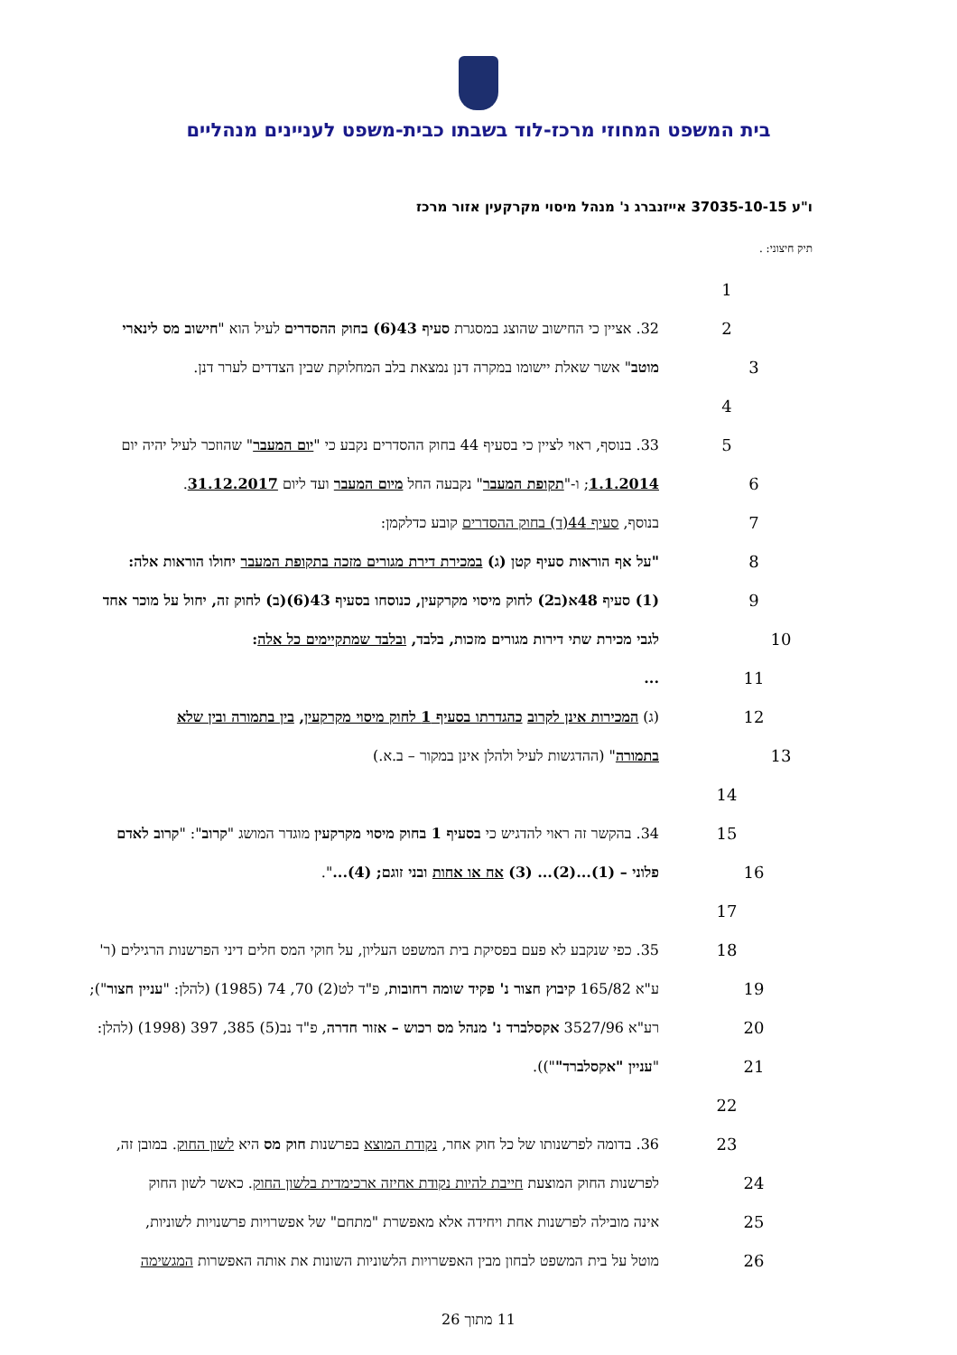בית המשפט המחוזי מרכז-לוד בשבתו כבית-משפט לעניינים מנהליים
ו"ע 37035-10-15 אייזנברג נ' מנהל מיסוי מקרקעין אזור מרכז
תיק חיצוני: .
1
2 32. אציין כי החישוב שהוצג במסגרת סעיף 43(6) בחוק ההסדרים לעיל הוא "חישוב מס לינארי
3 מוטב" אשר שאלת יישומו במקרה דנן נמצאת בלב המחלוקת שבין הצדדים לערר דנן.
4
5 33. בנוסף, ראוי לציין כי בסעיף 44 בחוק ההסדרים נקבע כי "יום המעבר" שהוזכר לעיל יהיה יום
6 1.1.2014; ו-"תקופת המעבר" נקבעה החל מיום המעבר ועד ליום 31.12.2017.
7 בנוסף, סעיף 44(ד) בחוק ההסדרים קובע כדלקמן:
8 "על אף הוראות סעיף קטן (ג) במכירת דירת מגורים מזכה בתקופת המעבר יחולו הוראות אלה:
9 (1) סעיף 48א(ב2) לחוק מיסוי מקרקעין, כנוסחו בסעיף 43(6)(ב) לחוק זה, יחול על מוכר אחד
10 לגבי מכירת שתי דירות מגורים מזכות, בלבד, ובלבד שמתקיימים כל אלה:
11...
12 (ג) המכירות אינן לקרוב כהגדרתו בסעיף 1 לחוק מיסוי מקרקעין, בין בתמורה ובין שלא
13 בתמורה" (ההדגשות לעיל ולהלן אינן במקור – ב.א.)
14
15 34. בהקשר זה ראוי להדגיש כי בסעיף 1 בחוק מיסוי מקרקעין מוגדר המושג "קרוב": "קרוב לאדם
16 פלוני – (1)...(2)... (3) אח או אחות ובני זוגם; (4)...".
17
18 35. כפי שנקבע לא פעם בפסיקת בית המשפט העליון, על חוקי המס חלים דיני הפרשנות הרגילים (ר'
19 ע"א 165/82 קיבוץ חצור נ' פקיד שומה רחובות, פ"ד לט(2) 70, 74 (1985) (להלן: "עניין חצור");
20 רע"א 3527/96 אקסלברד נ' מנהל מס רכוש – אזור חדרה, פ"ד נב(5) 385, 397 (1998) (להלן:
21 "עניין "אקסלברד"")).
22
23 36. בדומה לפרשנותו של כל חוק אחר, נקודת המוצא בפרשנות חוק מס היא לשון החוק. במובן זה,
24 לפרשנות החוק המוצעת חייבת להיות נקודת אחיזה ארכימדית בלשון החוק. כאשר לשון החוק
25 אינה מובילה לפרשנות אחת ויחידה אלא מאפשרת "מתחם" של אפשרויות פרשנויות לשוניות,
26 מוטל על בית המשפט לבחון מבין האפשרויות הלשוניות השונות את אותה האפשרות המגשימה
11 מתוך 26